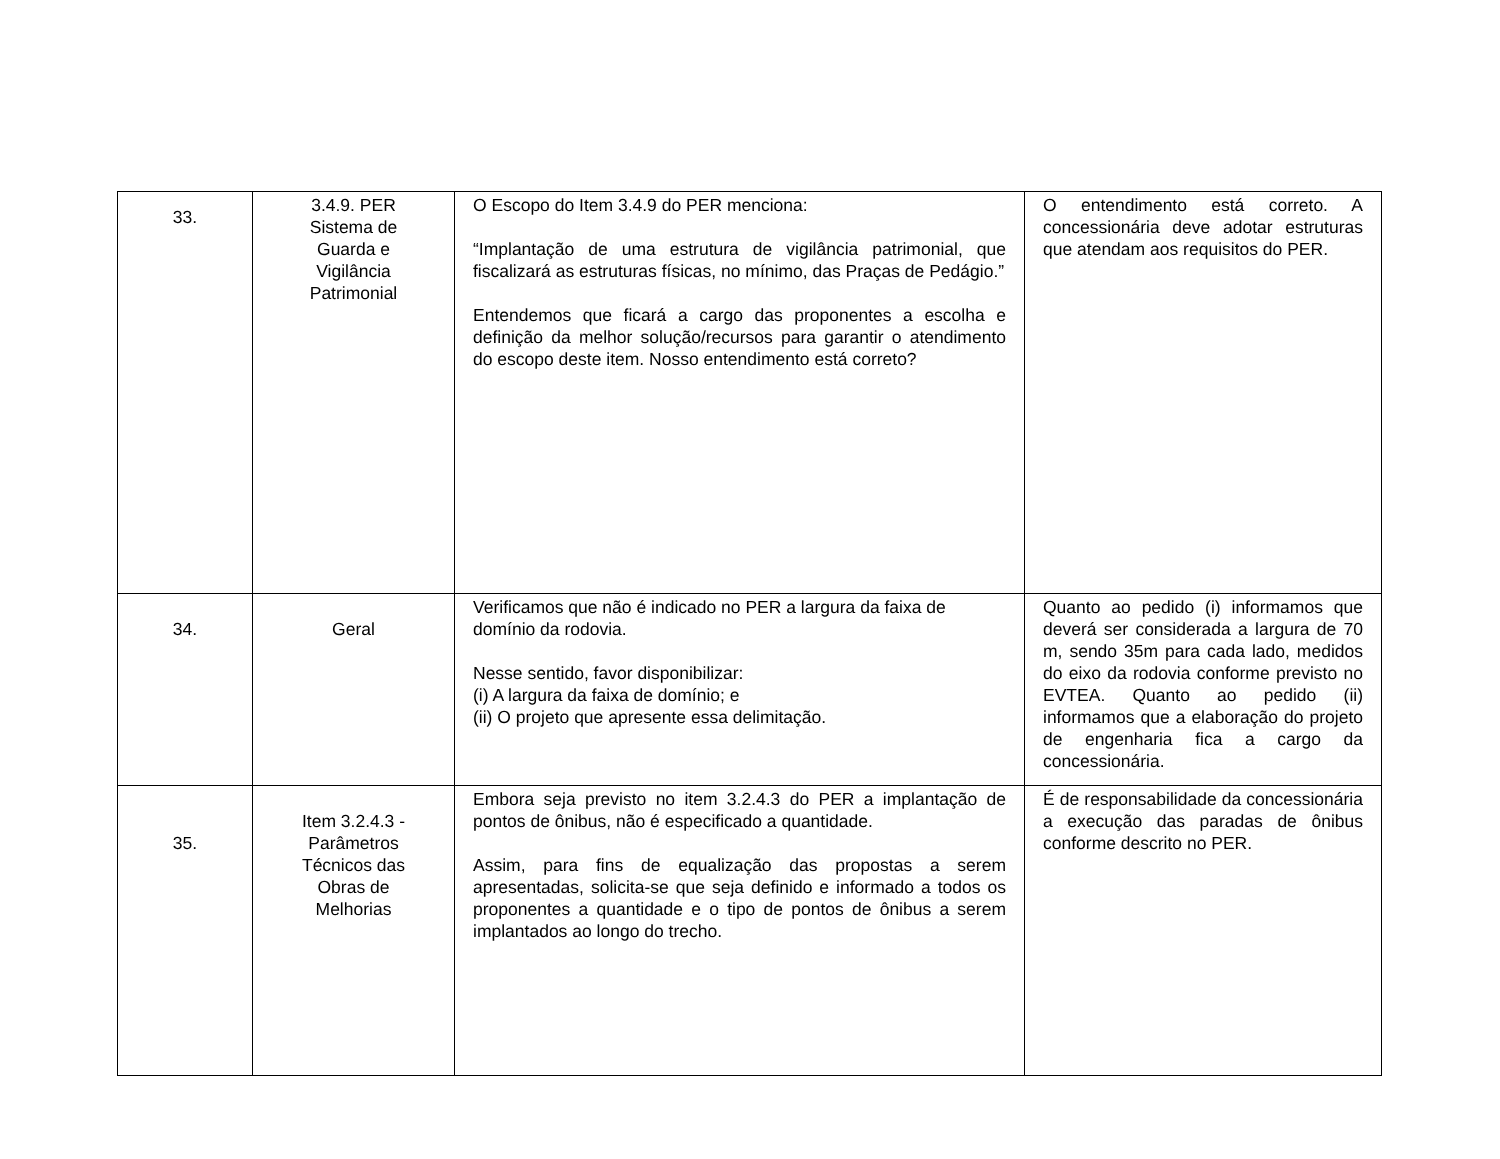| 33. | 3.4.9. PER Sistema de Guarda e Vigilância Patrimonial | O Escopo do Item 3.4.9 do PER menciona: “Implantação de uma estrutura de vigilância patrimonial, que fiscalizará as estruturas físicas, no mínimo, das Praças de Pedágio.” Entendemos que ficará a cargo das proponentes a escolha e definição da melhor solução/recursos para garantir o atendimento do escopo deste item. Nosso entendimento está correto? | O entendimento está correto. A concessionária deve adotar estruturas que atendam aos requisitos do PER. |
| 34. | Geral | Verificamos que não é indicado no PER a largura da faixa de domínio da rodovia. Nesse sentido, favor disponibilizar: (i) A largura da faixa de domínio; e (ii) O projeto que apresente essa delimitação. | Quanto ao pedido (i) informamos que deverá ser considerada a largura de 70 m, sendo 35m para cada lado, medidos do eixo da rodovia conforme previsto no EVTEA. Quanto ao pedido (ii) informamos que a elaboração do projeto de engenharia fica a cargo da concessionária. |
| 35. | Item 3.2.4.3 - Parâmetros Técnicos das Obras de Melhorias | Embora seja previsto no item 3.2.4.3 do PER a implantação de pontos de ônibus, não é especificado a quantidade. Assim, para fins de equalização das propostas a serem apresentadas, solicita-se que seja definido e informado a todos os proponentes a quantidade e o tipo de pontos de ônibus a serem implantados ao longo do trecho. | É de responsabilidade da concessionária a execução das paradas de ônibus conforme descrito no PER. |